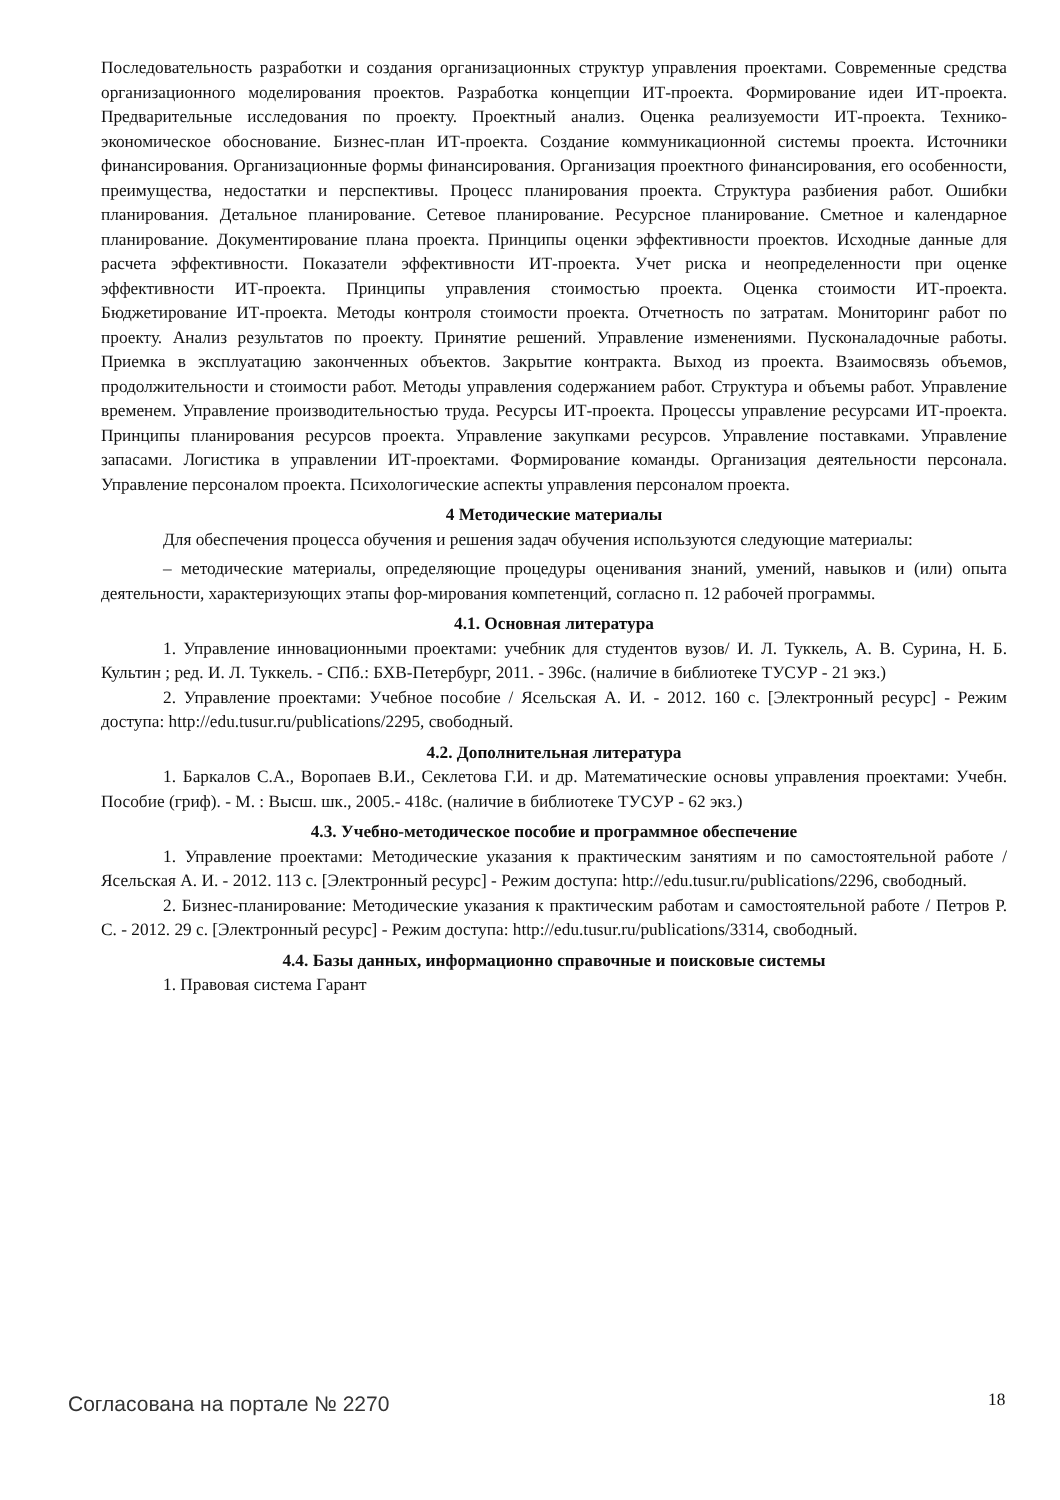Последовательность разработки и создания организационных структур управления проектами. Современные средства организационного моделирования проектов. Разработка концепции ИТ-проекта. Формирование идеи ИТ-проекта. Предварительные исследования по проекту. Проектный анализ. Оценка реализуемости ИТ-проекта. Технико-экономическое обоснование. Бизнес-план ИТ-проекта. Создание коммуникационной системы проекта. Источники финансирования. Организационные формы финансирования. Организация проектного финансирования, его особенности, преимущества, недостатки и перспективы. Процесс планирования проекта. Структура разбиения работ. Ошибки планирования. Детальное планирование. Сетевое планирование. Ресурсное планирование. Сметное и календарное планирование. Документирование плана проекта. Принципы оценки эффективности проектов. Исходные данные для расчета эффективности. Показатели эффективности ИТ-проекта. Учет риска и неопределенности при оценке эффективности ИТ-проекта. Принципы управления стоимостью проекта. Оценка стоимости ИТ-проекта. Бюджетирование ИТ-проекта. Методы контроля стоимости проекта. Отчетность по затратам. Мониторинг работ по проекту. Анализ результатов по проекту. Принятие решений. Управление изменениями. Пусконаладочные работы. Приемка в эксплуатацию законченных объектов. Закрытие контракта. Выход из проекта. Взаимосвязь объемов, продолжительности и стоимости работ. Методы управления содержанием работ. Структура и объемы работ. Управление временем. Управление производительностью труда. Ресурсы ИТ-проекта. Процессы управление ресурсами ИТ-проекта. Принципы планирования ресурсов проекта. Управление закупками ресурсов. Управление поставками. Управление запасами. Логистика в управлении ИТ-проектами. Формирование команды. Организация деятельности персонала. Управление персоналом проекта. Психологические аспекты управления персоналом проекта.
4 Методические материалы
Для обеспечения процесса обучения и решения задач обучения используются следующие материалы:
– методические материалы, определяющие процедуры оценивания знаний, умений, навыков и (или) опыта деятельности, характеризующих этапы фор-мирования компетенций, согласно п. 12 рабочей программы.
4.1. Основная литература
1. Управление инновационными проектами: учебник для студентов вузов/ И. Л. Туккель, А. В. Сурина, Н. Б. Культин ; ред. И. Л. Туккель. - СПб.: БХВ-Петербург, 2011. - 396с. (наличие в библиотеке ТУСУР - 21 экз.)
2. Управление проектами: Учебное пособие / Ясельская А. И. - 2012. 160 с. [Электронный ресурс] - Режим доступа: http://edu.tusur.ru/publications/2295, свободный.
4.2. Дополнительная литература
1. Баркалов С.А., Воропаев В.И., Секлетова Г.И. и др. Математические основы управления проектами: Учебн. Пособие (гриф). - М. : Высш. шк., 2005.- 418с. (наличие в библиотеке ТУСУР - 62 экз.)
4.3. Учебно-методическое пособие и программное обеспечение
1. Управление проектами: Методические указания к практическим занятиям и по самостоятельной работе / Ясельская А. И. - 2012. 113 с. [Электронный ресурс] - Режим доступа: http://edu.tusur.ru/publications/2296, свободный.
2. Бизнес-планирование: Методические указания к практическим работам и самостоятельной работе / Петров Р. С. - 2012. 29 с. [Электронный ресурс] - Режим доступа: http://edu.tusur.ru/publications/3314, свободный.
4.4. Базы данных, информационно справочные и поисковые системы
1. Правовая система Гарант
Согласована на портале № 2270 18